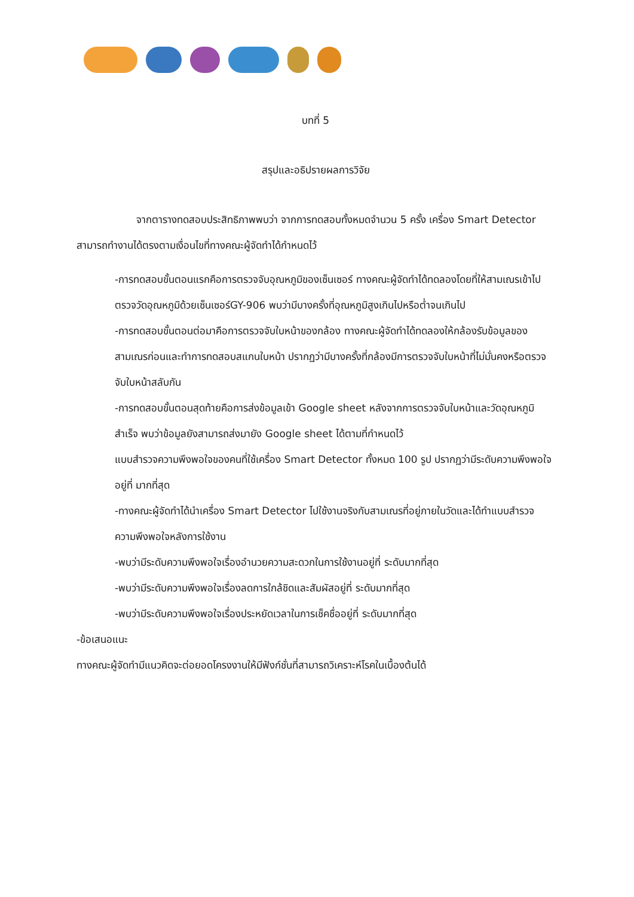บทที่ 5
สรุปและอธิปรายผลการวิจัย
จากตารางทดสอบประสิทธิภาพพบว่า จากการทดสอบทั้งหมดจำนวน 5 ครั้ง เครื่อง Smart Detector สามารถทำงานได้ตรงตามเงื่อนไขที่ทางคณะผู้จัดทำได้กำหนดไว้
-การทดสอบขั้นตอนแรกคือการตรวจจับอุณหภูมิของเซ็นเซอร์ ทางคณะผู้จัดทำได้ทดลองโดยที่ให้สามเณรเข้าไปตรวจวัดอุณหภูมิด้วยเซ็นเซอร์GY-906 พบว่ามีบางครั้งที่อุณหภูมิสูงเกินไปหรือต่ำจนเกินไป
-การทดสอบขั้นตอนต่อมาคือการตรวจจับใบหน้าของกล้อง ทางคณะผู้จัดทำได้ทดลองให้กล้องรับข้อมูลของสามเณรก่อนและทำการทดสอบสแกนใบหน้า ปรากฏว่ามีบางครั้งที่กล้องมีการตรวจจับใบหน้าที่ไม่มั่นคงหรือตรวจจับใบหน้าสลับกัน
-การทดสอบขั้นตอนสุดท้ายคือการส่งข้อมูลเข้า Google sheet หลังจากการตรวจจับใบหน้าและวัดอุณหภูมิสำเร็จ พบว่าข้อมูลยังสามารถส่งมายัง Google sheet ได้ตามที่กำหนดไว้
แบบสำรวจความพึงพอใจของคนที่ใช้เครื่อง Smart Detector ทั้งหมด 100 รูป ปรากฏว่ามีระดับความพึงพอใจอยู่ที่ มากที่สุด
-ทางคณะผู้จัดทำได้นำเครื่อง Smart Detector ไปใช้งานจริงกับสามเณรที่อยู่ภายในวัดและได้ทำแบบสำรวจความพึงพอใจหลังการใช้งาน
-พบว่ามีระดับความพึงพอใจเรื่องอำนวยความสะดวกในการใช้งานอยู่ที่ ระดับมากที่สุด
-พบว่ามีระดับความพึงพอใจเรื่องลดการใกล้ชิดและสัมผัสอยู่ที่ ระดับมากที่สุด
-พบว่ามีระดับความพึงพอใจเรื่องประหยัดเวลาในการเช็คชื่ออยู่ที่ ระดับมากที่สุด
-ข้อเสนอแนะ
ทางคณะผู้จัดทำมีแนวคิดจะต่อยอดโครงงานให้มีฟังก์ชั่นที่สามารถวิเคราะห์โรคในเบื้องต้นได้